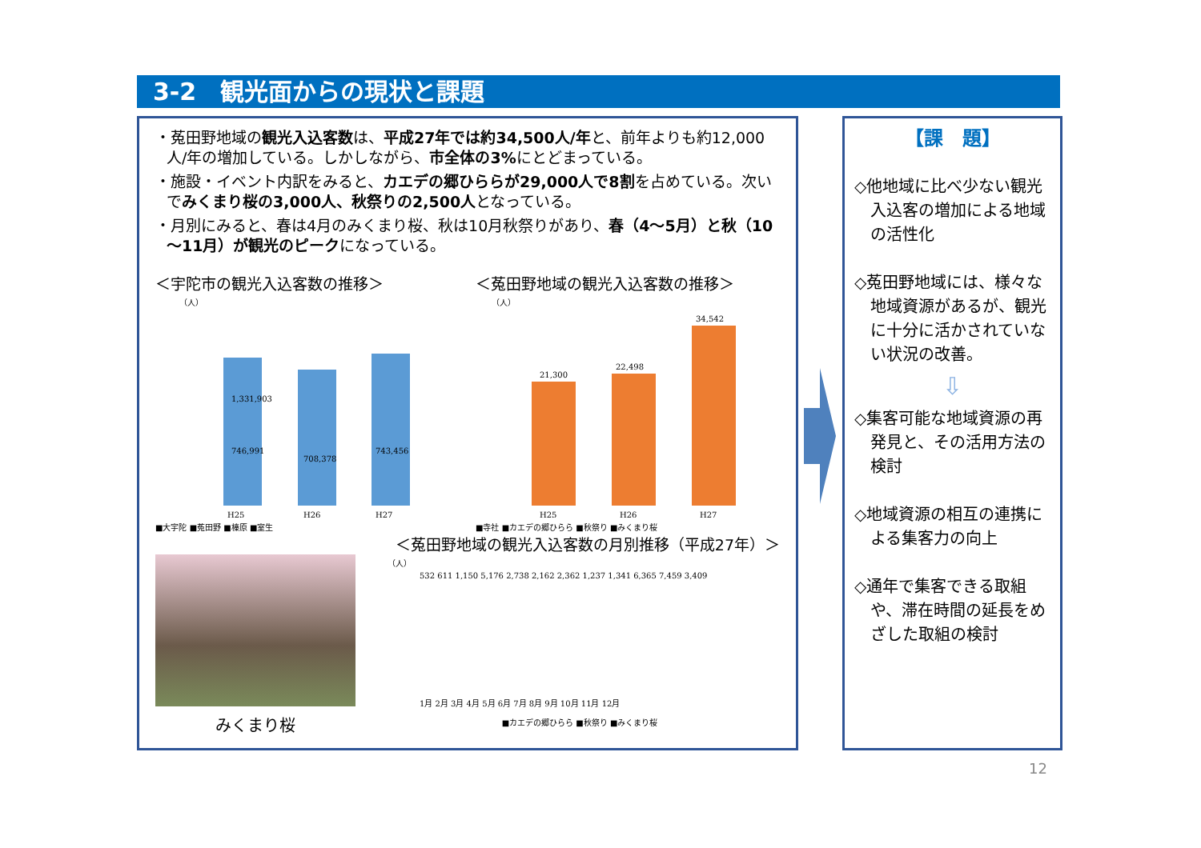3-2　観光面からの現状と課題
・菟田野地域の観光入込客数は、平成27年では約34,500人/年と、前年よりも約12,000人/年の増加している。しかしながら、市全体の3% にとどまっている。
・施設・イベント内訳をみると、カエデの郷ひららが29,000人で8割を占めている。次いでみくまり桜の3,000人、秋祭りの2,500人となっている。
・月別にみると、春は4月のみくまり桜、秋は10月秋祭りがあり、春（4～5月）と秋（10～11月）が観光のピークになっている。
＜宇陀市の観光入込客数の推移＞
（人）
1,331,903
746,991
708,378
743,456
H25
H26
H27
■大宇陀 ■菟田野 ■榛原 ■室生
＜菟田野地域の観光入込客数の推移＞
（人）
21,300
22,498
34,542
H25
H26
H27
■寺社 ■カエデの郷ひらら ■秋祭り ■みくまり桜
＜菟田野地域の観光入込客数の月別推移（平成27年）＞
みくまり桜
（人）
1月 2月 3月 4月 5月 6月 7月 8月 9月 10月 11月 12月
532 611 1,150 5,176 2,738 2,162 2,362 1,237 1,341 6,365 7,459 3,409
■カエデの郷ひらら ■秋祭り ■みくまり桜
【課　題】
◇他地域に比べ少ない観光入込客の増加による地域の活性化
◇菟田野地域には、様々な地域資源があるが、観光に十分に活かされていない状況の改善。
⇩
◇集客可能な地域資源の再発見と、その活用方法の検討
◇地域資源の相互の連携による集客力の向上
◇通年で集客できる取組や、滞在時間の延長をめざした取組の検討
12